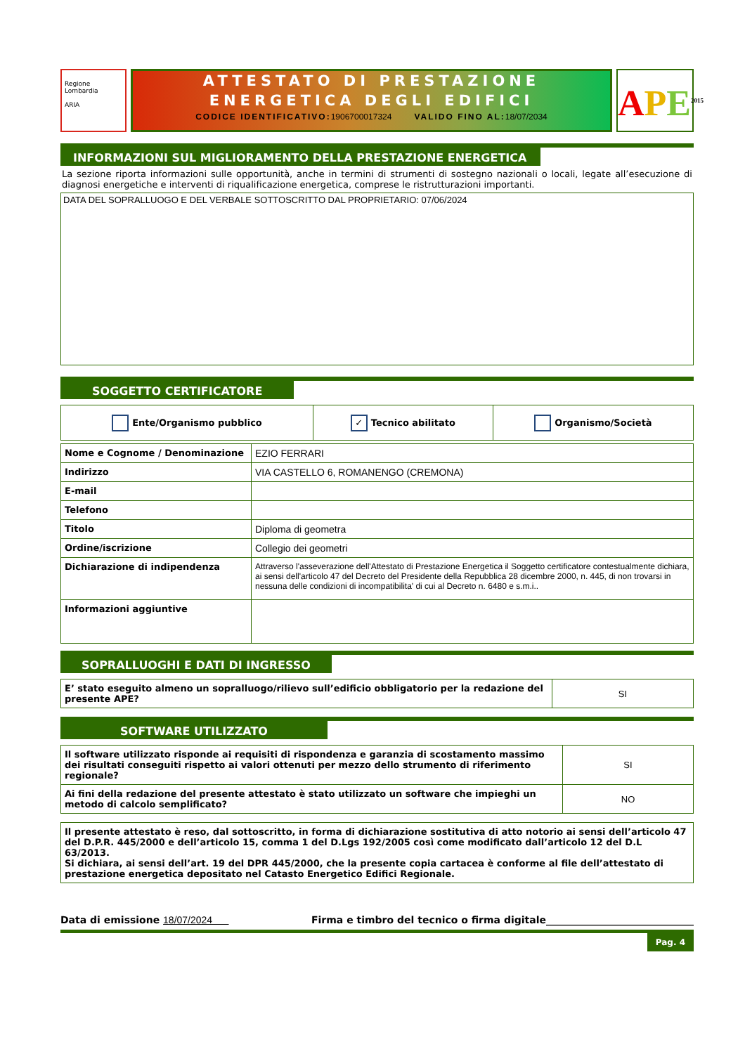Regione Lombardia
ARIA
ATTESTATO DI PRESTAZIONE
ENERGETICA DEGLI EDIFICI
CODICE IDENTIFICATIVO:1906700017324 VALIDO FINO AL:18/07/2034
APE<sup>2015</sup>
INFORMAZIONI SUL MIGLIORAMENTO DELLA PRESTAZIONE ENERGETICA
La sezione riporta informazioni sulle opportunità, anche in termini di strumenti di sostegno nazionali o locali, legate all’esecuzione di diagnosi energetiche e interventi di riqualificazione energetica, comprese le ristrutturazioni importanti.
DATA DEL SOPRALLUOGO E DEL VERBALE SOTTOSCRITTO DAL PROPRIETARIO: 07/06/2024
SOGGETTO CERTIFICATORE
| Ente/Organismo pubblico | ✓ Tecnico abilitato | Organismo/Società |
| Nome e Cognome / Denominazione | EZIO FERRARI |
| Indirizzo | VIA CASTELLO 6, ROMANENGO (CREMONA) |
| E-mail | |
| Telefono | |
| Titolo | Diploma di geometra |
| Ordine/iscrizione | Collegio dei geometri |
| Dichiarazione di indipendenza | Attraverso l'asseverazione dell'Attestato di Prestazione Energetica il Soggetto certificatore contestualmente dichiara, ai sensi dell'articolo 47 del Decreto del Presidente della Repubblica 28 dicembre 2000, n. 445, di non trovarsi in nessuna delle condizioni di incompatibilita' di cui al Decreto n. 6480 e s.m.i.. |
| Informazioni aggiuntive | |
SOPRALLUOGHI E DATI DI INGRESSO
| E’ stato eseguito almeno un sopralluogo/rilievo sull’edificio obbligatorio per la redazione del presente APE? | SI |
SOFTWARE UTILIZZATO
| Il software utilizzato risponde ai requisiti di rispondenza e garanzia di scostamento massimo dei risultati conseguiti rispetto ai valori ottenuti per mezzo dello strumento di riferimento regionale? | SI |
| Ai fini della redazione del presente attestato è stato utilizzato un software che impieghi un metodo di calcolo semplificato? | NO |
| Il presente attestato è reso, dal sottoscritto, in forma di dichiarazione sostitutiva di atto notorio ai sensi dell’articolo 47 del D.P.R. 445/2000 e dell’articolo 15, comma 1 del D.Lgs 192/2005 così come modificato dall’articolo 12 del D.L 63/2013. Si dichiara, ai sensi dell’art. 19 del DPR 445/2000, che la presente copia cartacea è conforme al file dell’attestato di prestazione energetica depositato nel Catasto Energetico Edifici Regionale. |
Data di emissione 18/07/2024 Firma e timbro del tecnico o firma digitale______________________________
Pag. 4